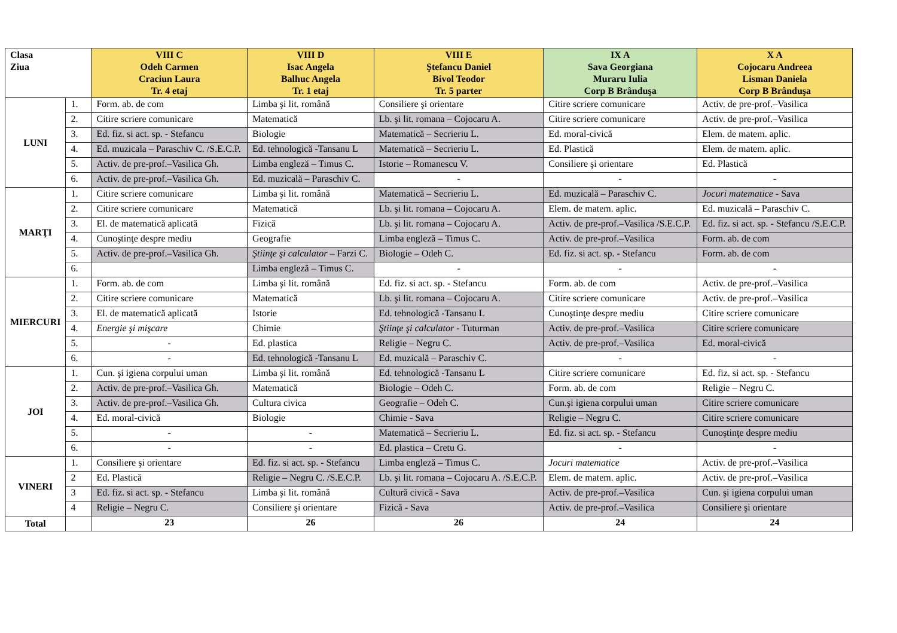| Clasa Ziua | | VIII C Odeh Carmen Craciun Laura Tr. 4 etaj | VIII D Isac Angela Balhuc Angela Tr. 1 etaj | VIII E Ştefancu Daniel Bivol Teodor Tr. 5 parter | IX A Sava Georgiana Muraru Iulia Corp B Brânduşa | X A Cojocaru Andreea Lisman Daniela Corp B Brânduşa |
| --- | --- | --- | --- | --- | --- | --- |
| LUNI | 1. | Form. ab. de com | Limba şi lit. română | Consiliere şi orientare | Citire scriere comunicare | Activ. de pre-prof.–Vasilica |
| | 2. | Citire scriere comunicare | Matematică | Lb. şi lit. romana – Cojocaru A. | Citire scriere comunicare | Activ. de pre-prof.–Vasilica |
| | 3. | Ed. fiz. si act. sp. - Stefancu | Biologie | Matematică – Secrieriu L. | Ed. moral-civică | Elem. de matem. aplic. |
| | 4. | Ed. muzicala – Paraschiv C. /S.E.C.P. | Ed. tehnologică -Tansanu L | Matematică – Secrieriu L. | Ed. Plastică | Elem. de matem. aplic. |
| | 5. | Activ. de pre-prof.–Vasilica Gh. | Limba engleză – Timus C. | Istorie – Romanescu V. | Consiliere şi orientare | Ed. Plastică |
| | 6. | Activ. de pre-prof.–Vasilica Gh. | Ed. muzicală – Paraschiv C. | - | - | - |
| MARŢI | 1. | Citire scriere comunicare | Limba şi lit. română | Matematică – Secrieriu L. | Ed. muzicală – Paraschiv C. | Jocuri matematice - Sava |
| | 2. | Citire scriere comunicare | Matematică | Lb. şi lit. romana – Cojocaru A. | Elem. de matem. aplic. | Ed. muzicală – Paraschiv C. |
| | 3. | El. de matematică aplicată | Fizică | Lb. şi lit. romana – Cojocaru A. | Activ. de pre-prof.–Vasilica /S.E.C.P. | Ed. fiz. si act. sp. - Stefancu /S.E.C.P. |
| | 4. | Cunoştinţe despre mediu | Geografie | Limba engleză – Timus C. | Activ. de pre-prof.–Vasilica | Form. ab. de com |
| | 5. | Activ. de pre-prof.–Vasilica Gh. | Ştiinţe şi calculator – Farzi C. | Biologie – Odeh C. | Ed. fiz. si act. sp. - Stefancu | Form. ab. de com |
| | 6. | | Limba engleză – Timus C. | - | - | - |
| MIERCURI | 1. | Form. ab. de com | Limba şi lit. română | Ed. fiz. si act. sp. - Stefancu | Form. ab. de com | Activ. de pre-prof.–Vasilica |
| | 2. | Citire scriere comunicare | Matematică | Lb. şi lit. romana – Cojocaru A. | Citire scriere comunicare | Activ. de pre-prof.–Vasilica |
| | 3. | El. de matematică aplicată | Istorie | Ed. tehnologică -Tansanu L | Cunoştinţe despre mediu | Citire scriere comunicare |
| | 4. | Energie şi mişcare | Chimie | Ştiinţe şi calculator - Tuturman | Activ. de pre-prof.–Vasilica | Citire scriere comunicare |
| | 5. | - | Ed. plastica | Religie – Negru C. | Activ. de pre-prof.–Vasilica | Ed. moral-civică |
| | 6. | - | Ed. tehnologică -Tansanu L | Ed. muzicală – Paraschiv C. | - | - |
| JOI | 1. | Cun. şi igiena corpului uman | Limba şi lit. română | Ed. tehnologică -Tansanu L | Citire scriere comunicare | Ed. fiz. si act. sp. - Stefancu |
| | 2. | Activ. de pre-prof.–Vasilica Gh. | Matematică | Biologie – Odeh C. | Form. ab. de com | Religie – Negru C. |
| | 3. | Activ. de pre-prof.–Vasilica Gh. | Cultura civica | Geografie – Odeh C. | Cun.şi igiena corpului uman | Citire scriere comunicare |
| | 4. | Ed. moral-civică | Biologie | Chimie - Sava | Religie – Negru C. | Citire scriere comunicare |
| | 5. | - | - | Matematică – Secrieriu L. | Ed. fiz. si act. sp. - Stefancu | Cunoştinţe despre mediu |
| | 6. | - | - | Ed. plastica – Cretu G. | - | - |
| VINERI | 1. | Consiliere şi orientare | Ed. fiz. si act. sp. - Stefancu | Limba engleză – Timus C. | Jocuri matematice | Activ. de pre-prof.–Vasilica |
| | 2 | Ed. Plastică | Religie – Negru C. /S.E.C.P. | Lb. şi lit. romana – Cojocaru A. /S.E.C.P. | Elem. de matem. aplic. | Activ. de pre-prof.–Vasilica |
| | 3 | Ed. fiz. si act. sp. - Stefancu | Limba şi lit. română | Cultură civică - Sava | Activ. de pre-prof.–Vasilica | Cun. şi igiena corpului uman |
| | 4 | Religie – Negru C. | Consiliere şi orientare | Fizică - Sava | Activ. de pre-prof.–Vasilica | Consiliere şi orientare |
| Total | | 23 | 26 | 26 | 24 | 24 |